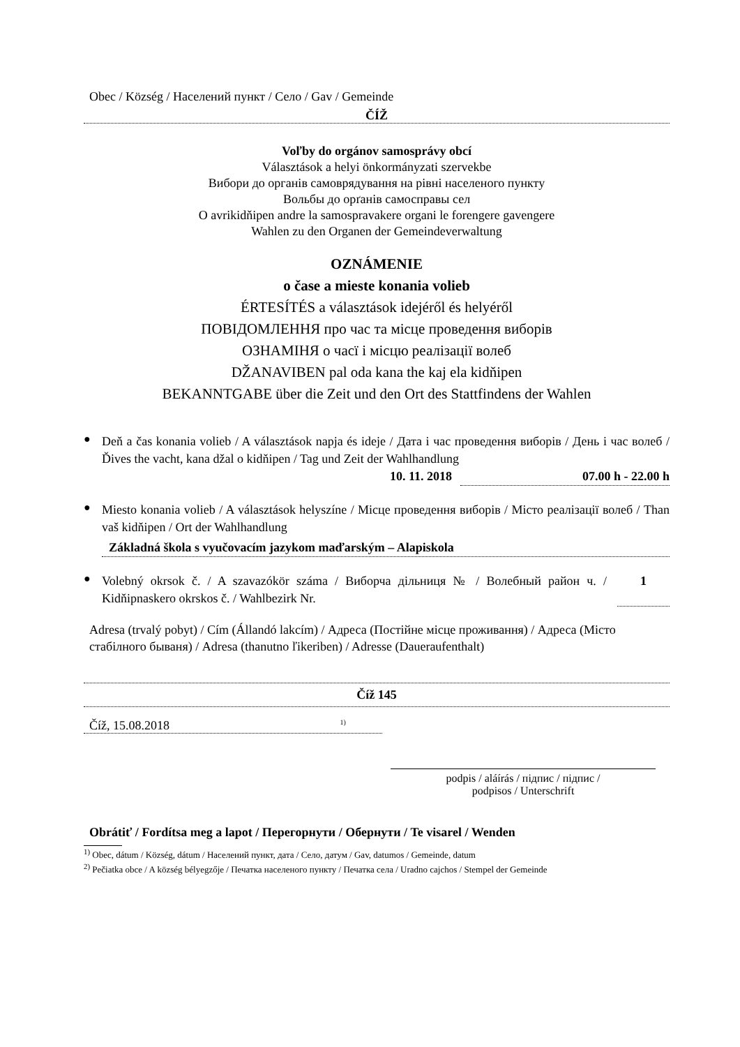Obec / Község / Населений пункт / Село / Gav / Gemeinde
ČÍŽ
Voľby do orgánov samosprávy obcí
Választások a helyi önkormányzati szervekbe
Вибори до органів самоврядування на рівні населеного пункту
Вольбы до орґанів самосправы сел
O avrikidňipen andre la samospravakere organi le forengere gavengere
Wahlen zu den Organen der Gemeindeverwaltung
OZNÁMENIE
o čase a mieste konania volieb
ÉRTESÍTÉS a választások idejéről és helyéről
ПОВІДОМЛЕННЯ про час та місце проведення виборів
ОЗНАМІНЯ о часї і місцю реалізації волеб
DŽANAVIBEN pal oda kana the kaj ela kidňipen
BEKANNTGABE über die Zeit und den Ort des Stattfindens der Wahlen
●
Deň a čas konania volieb / A választások napja és ideje / Дата і час проведення виборів / День і час волеб / Ďives the vacht, kana džal o kidňipen / Tag und Zeit der Wahlhandlung
10. 11. 2018 07.00 h - 22.00 h
●
Miesto konania volieb / A választások helyszíne / Місце проведення виборів / Місто реалізації волеб / Than vaš kidňipen / Ort der Wahlhandlung
Základná škola s vyučovacím jazykom maďarským – Alapiskola
●
Volebný okrsok č. / A szavazókör száma / Виборча дільниця № / Волебный район ч. / Kidňipnaskero okrskos č. / Wahlbezirk Nr.
1
Adresa (trvalý pobyt) / Cím (Állandó lakcím) / Адреса (Постійне місце проживання) / Адреса (Місто стабілного бываня) / Adresa (thanutno ľikeriben) / Adresse (Daueraufenthalt)
Číž 145
Číž, 15.08.2018 <sup>1)</sup>
podpis / aláírás / підпис / підпис /
podpisos / Unterschrift
Obrátiť / Fordítsa meg a lapot / Перегорнути / Обернути / Te visarel / Wenden
<sup>1)</sup> Obec, dátum / Község, dátum / Населений пункт, дата / Село, датум / Gav, datumos / Gemeinde, datum
<sup>2)</sup> Pečiatka obce / A község bélyegzője / Печатка населеного пункту / Печатка села / Uradno cajchos / Stempel der Gemeinde